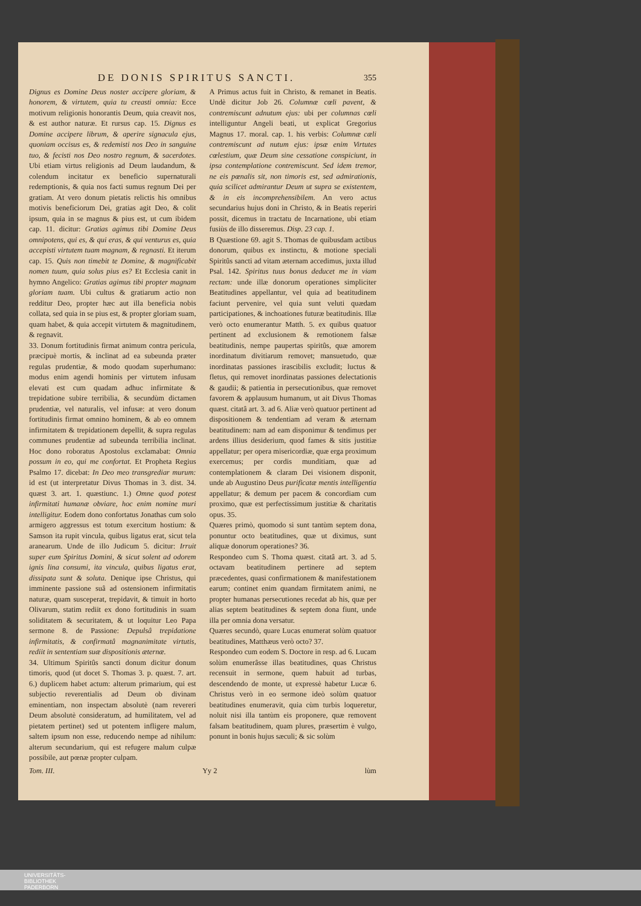DE DONIS SPIRITUS SANCTI. 355
Dignus es Domine Deus noster accipere gloriam, & honorem, & virtutem, quia tu creasti omnia: Ecce motivum religionis honorantis Deum, quia creavit nos, & est author naturæ. Et rursus cap. 15. Dignus es Domine accipere librum, & aperire signacula ejus, quoniam occisus es, & redemisti nos Deo in sanguine tuo, & fecisti nos Deo nostro regnum, & sacerdotes. Ubi etiam virtus religionis ad Deum laudandum, & colendum incitatur ex beneficio supernaturali redemptionis, & quia nos facti sumus regnum Dei per gratiam. At vero donum pietatis relictis his omnibus motivis beneficiorum Dei, gratias agit Deo, & colit ipsum, quia in se magnus & pius est, ut cum ibidem cap. 11. dicitur: Gratias agimus tibi Domine Deus omnipotens, qui es, & qui eras, & qui venturus es, quia accepisti virtutem tuam magnam, & regnasti. Et iterum cap. 15. Quis non timebit te Domine, & magnificabit nomen tuum, quia solus pius es? Et Ecclesia canit in hymno Angelico: Gratias agimus tibi propter magnam gloriam tuam. Ubi cultus & gratiarum actio non redditur Deo, propter hæc aut illa beneficia nobis collata, sed quia in se pius est, & propter gloriam suam, quam habet, & quia accepit virtutem & magnitudinem, & regnavit.
33. Donum fortitudinis firmat animum contra pericula, præcipuè mortis, & inclinat ad ea subeunda præter regulas prudentiæ, & modo quodam superhumano: modus enim agendi hominis per virtutem infusam elevati est cum quadam adhuc infirmitate & trepidatione subire terribilia, & secundùm dictamen prudentiæ, vel naturalis, vel infusæ: at vero donum fortitudinis firmat omnino hominem, & ab eo omnem infirmitatem & trepidationem depellit, & supra regulas communes prudentiæ ad subeunda terribilia inclinat. Hoc dono roboratus Apostolus exclamabat: Omnia possum in eo, qui me confortat. Et Propheta Regius Psalmo 17. dicebat: In Deo meo transgrediar murum: id est (ut interpretatur Divus Thomas in 3. dist. 34. quæst 3. art. 1. quæstiunc. 1.) Omne quod potest infirmitati humanæ obviare, hoc enim nomine muri intelligitur. Eodem dono confortatus Jonathas cum solo armigero aggressus est totum exercitum hostium: & Samson ita rupit vincula, quibus ligatus erat, sicut tela aranearum. Unde de illo Judicum 5. dicitur: Irruit super eum Spiritus Domini, & sicut solent ad odorem ignis lina consumi, ita vincula, quibus ligatus erat, dissipata sunt & soluta. Denique ipse Christus, qui imminente passione suâ ad ostensionem infirmitatis naturæ, quam susceperat, trepidavit, & timuit in horto Olivarum, statim rediit ex dono fortitudinis in suam soliditatem & securitatem, & ut loquitur Leo Papa sermone 8. de Passione: Depulsâ trepidatione infirmitatis, & confirmatâ magnanimitate virtutis, rediit in sententiam suæ dispositionis æternæ.
34. Ultimum Spiritûs sancti donum dicitur donum timoris, quod (ut docet S. Thomas 3. p. quæst. 7. art. 6.) duplicem habet actum: alterum primarium, qui est subjectio reverentialis ad Deum ob divinam eminentiam, non inspectam absolutè (nam revereri Deum absolutè consideratum, ad humilitatem, vel ad pietatem pertinet) sed ut potentem infligere malum, saltem ipsum non esse, reducendo nempe ad nihilum: alterum secundarium, qui est refugere malum culpæ possibile, aut pœnæ propter culpam.
A Primus actus fuit in Christo, & remanet in Beatis. Undè dicitur Job 26. Columnæ cœli pavent, & contremiscunt adnutum ejus: ubi per columnas cœli intelliguntur Angeli beati, ut explicat Gregorius Magnus 17. moral. cap. 1. his verbis: Columnæ cæli contremiscunt ad nutum ejus: ipsæ enim Virtutes cœlestium, quæ Deum sine cessatione conspiciunt, in ipsa contemplatione contremiscunt. Sed idem tremor, ne eis pœnalis sit, non timoris est, sed admirationis, quia scilicet admirantur Deum ut supra se existentem, & in eis incomprehensibilem. An vero actus secundarius hujus doni in Christo, & in Beatis reperiri possit, dicemus in tractatu de Incarnatione, ubi etiam fusiùs de illo disseremus. Disp. 23 cap. 1.
B Quæstione 69. agit S. Thomas de quibusdam actibus donorum, quibus ex instinctu, & motione speciali Spiritûs sancti ad vitam æternam accedimus, juxta illud Psal. 142. Spiritus tuus bonus deducet me in viam rectam: unde illæ donorum operationes simpliciter Beatitudines appellantur, vel quia ad beatitudinem faciunt pervenire, vel quia sunt veluti quædam participationes, & inchoationes futuræ beatitudinis. Illæ verò octo enumerantur Matth. 5. ex quibus quatuor pertinent ad exclusionem & remotionem falsæ beatitudinis, nempe paupertas spiritûs, quæ amorem inordinatum divitiarum removet; mansuetudo, quæ inordinatas passiones irascibilis excludit; luctus & fletus, qui removet inordinatas passiones delectationis & gaudii; & patientia in persecutionibus, quæ removet favorem & applausum humanum, ut ait Divus Thomas quæst. citatâ art. 3. ad 6. Aliæ verò quatuor pertinent ad dispositionem & tendentiam ad veram & æternam beatitudinem: nam ad eam disponimur & tendimus per ardens illius desiderium, quod fames & sitis justitiæ appellatur; per opera misericordiæ, quæ erga proximum exercemus; per cordis munditiam, quæ ad contemplationem & claram Dei visionem disponit, unde ab Augustino Deus purificatæ mentis intelligentia appellatur; & demum per pacem & concordiam cum proximo, quæ est perfectissimum justitiæ & charitatis opus. 35.
Quæres primò, quomodo si sunt tantùm septem dona, ponuntur octo beatitudines, quæ ut diximus, sunt aliquæ donorum operationes? 36.
Respondeo cum S. Thoma quæst. citatâ art. 3. ad 5. octavam beatitudinem pertinere ad septem præcedentes, quasi confirmationem & manifestationem earum; continet enim quandam firmitatem animi, ne propter humanas persecutiones recedat ab his, quæ per alias septem beatitudines & septem dona fiunt, unde illa per omnia dona versatur.
Quæres secundò, quare Lucas enumerat solùm quatuor beatitudines, Matthæus verò octo? 37.
Respondeo cum eodem S. Doctore in resp. ad 6. Lucam solùm enumerâsse illas beatitudines, quas Christus recensuit in sermone, quem habuit ad turbas, descendendo de monte, ut expressè habetur Lucæ 6. Christus verò in eo sermone ideò solùm quatuor beatitudines enumeravit, quia cùm turbis loqueretur, noluit nisi illa tantùm eis proponere, quæ removent falsam beatitudinem, quam plures, præsertim è vulgo, ponunt in bonis hujus sæculi; & sic solùm
Tom. III. Yy 2 lùm
UNIVERSITÄTS-
BIBLIOTHEK
PADERBORN